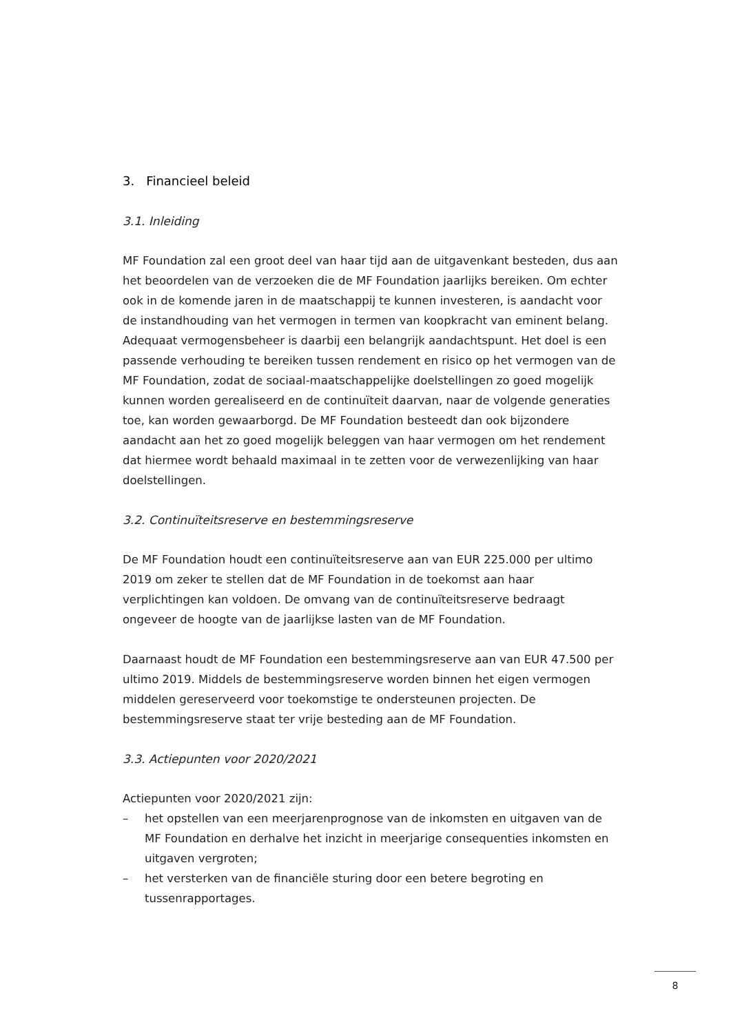3. Financieel beleid
3.1. Inleiding
MF Foundation zal een groot deel van haar tijd aan de uitgavenkant besteden, dus aan het beoordelen van de verzoeken die de MF Foundation jaarlijks bereiken. Om echter ook in de komende jaren in de maatschappij te kunnen investeren, is aandacht voor de instandhouding van het vermogen in termen van koopkracht van eminent belang. Adequaat vermogensbeheer is daarbij een belangrijk aandachtspunt. Het doel is een passende verhouding te bereiken tussen rendement en risico op het vermogen van de MF Foundation, zodat de sociaal-maatschappelijke doelstellingen zo goed mogelijk kunnen worden gerealiseerd en de continuïteit daarvan, naar de volgende generaties toe, kan worden gewaarborgd. De MF Foundation besteedt dan ook bijzondere aandacht aan het zo goed mogelijk beleggen van haar vermogen om het rendement dat hiermee wordt behaald maximaal in te zetten voor de verwezenlijking van haar doelstellingen.
3.2. Continuïteitsreserve en bestemmingsreserve
De MF Foundation houdt een continuïteitsreserve aan van EUR 225.000 per ultimo 2019 om zeker te stellen dat de MF Foundation in de toekomst aan haar verplichtingen kan voldoen. De omvang van de continuïteitsreserve bedraagt ongeveer de hoogte van de jaarlijkse lasten van de MF Foundation.
Daarnaast houdt de MF Foundation een bestemmingsreserve aan van EUR 47.500 per ultimo 2019. Middels de bestemmingsreserve worden binnen het eigen vermogen middelen gereserveerd voor toekomstige te ondersteunen projecten. De bestemmingsreserve staat ter vrije besteding aan de MF Foundation.
3.3. Actiepunten voor 2020/2021
Actiepunten voor 2020/2021 zijn:
– het opstellen van een meerjarenprognose van de inkomsten en uitgaven van de MF Foundation en derhalve het inzicht in meerjarige consequenties inkomsten en uitgaven vergroten;
– het versterken van de financiële sturing door een betere begroting en tussenrapportages.
8